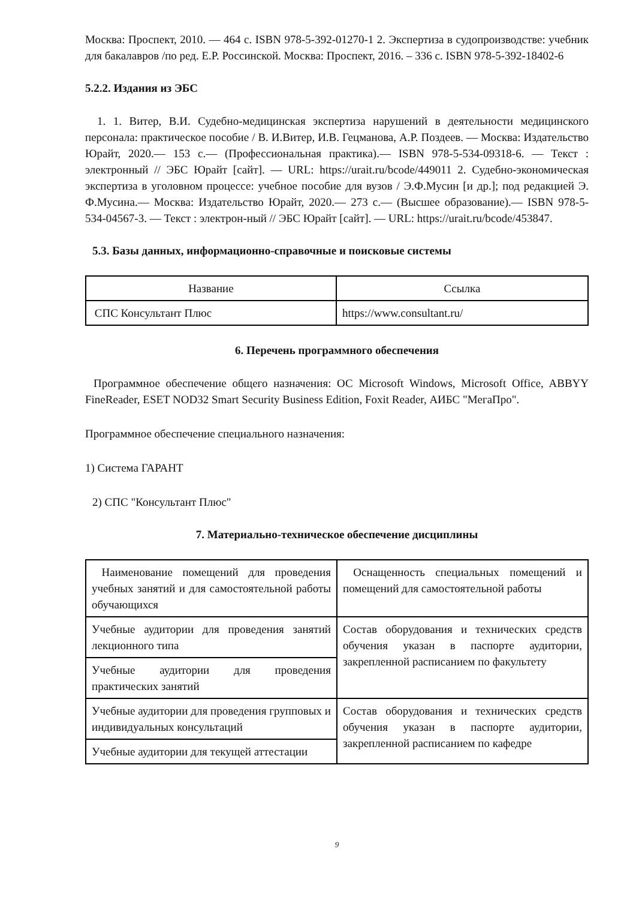Москва: Проспект, 2010. — 464 с. ISBN 978-5-392-01270-1 2. Экспертиза в судопроизводстве: учебник для бакалавров /по ред. Е.Р. Россинской. Москва: Проспект, 2016. – 336 с. ISBN 978-5-392-18402-6
5.2.2. Издания из ЭБС
1. 1. Витер, В.И. Судебно-медицинская экспертиза нарушений в деятельности медицинского персонала: практическое пособие / В. И.Витер, И.В. Гецманова, А.Р. Поздеев. — Москва: Издательство Юрайт, 2020.— 153 с.— (Профессиональная практика).— ISBN 978-5-534-09318-6. — Текст : электронный // ЭБС Юрайт [сайт]. — URL: https://urait.ru/bcode/449011 2. Судебно-экономическая экспертиза в уголовном процессе: учебное пособие для вузов / Э.Ф.Мусин [и др.]; под редакцией Э. Ф.Мусина.— Москва: Издательство Юрайт, 2020.— 273 с.— (Высшее образование).— ISBN 978-5-534-04567-3. — Текст : электрон-ный // ЭБС Юрайт [сайт]. — URL: https://urait.ru/bcode/453847.
5.3. Базы данных, информационно-справочные и поисковые системы
| Название | Ссылка |
| --- | --- |
| СПС Консультант Плюс | https://www.consultant.ru/ |
6. Перечень программного обеспечения
Программное обеспечение общего назначения: ОС Microsoft Windows, Microsoft Office, ABBYY FineReader, ESET NOD32 Smart Security Business Edition, Foxit Reader, АИБС "МегаПро".
Программное обеспечение специального назначения:
1) Система ГАРАНТ
2) СПС "Консультант Плюс"
7. Материально-техническое обеспечение дисциплины
| Наименование помещений для проведения учебных занятий и для самостоятельной работы обучающихся | Оснащенность специальных помещений и помещений для самостоятельной работы |
| Учебные аудитории для проведения занятий лекционного типа | Состав оборудования и технических средств обучения указан в паспорте аудитории, закрепленной расписанием по факультету |
| Учебные аудитории для проведения практических занятий | |
| Учебные аудитории для проведения групповых и индивидуальных консультаций | Состав оборудования и технических средств обучения указан в паспорте аудитории, закрепленной расписанием по кафедре |
| Учебные аудитории для текущей аттестации | |
9